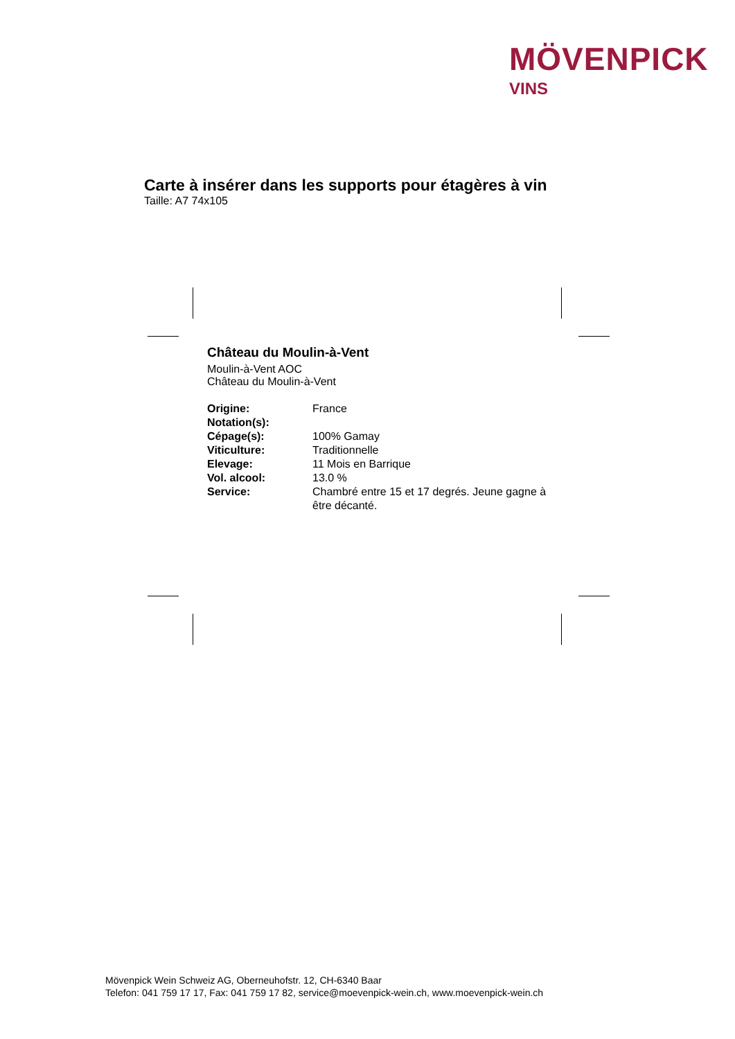MÖVENPICK
VINS
Carte à insérer dans les supports pour étagères à vin
Taille: A7 74x105
Château du Moulin-à-Vent
Moulin-à-Vent AOC
Château du Moulin-à-Vent
| Origine: | France |
| Notation(s): | |
| Cépage(s): | 100% Gamay |
| Viticulture: | Traditionnelle |
| Elevage: | 11 Mois en Barrique |
| Vol. alcool: | 13.0 % |
| Service: | Chambré entre 15 et 17 degrés. Jeune gagne à être décanté. |
Mövenpick Wein Schweiz AG, Oberneuhofstr. 12, CH-6340 Baar
Telefon: 041 759 17 17, Fax: 041 759 17 82, service@moevenpick-wein.ch, www.moevenpick-wein.ch